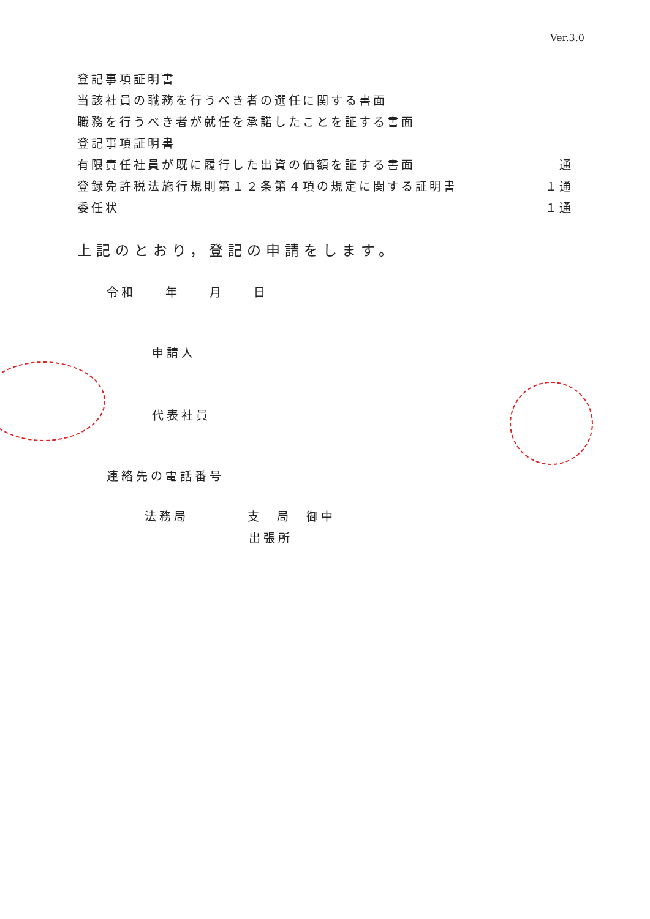Ver.3.0
登記事項証明書
当該社員の職務を行うべき者の選任に関する書面
職務を行うべき者が就任を承諾したことを証する書面
登記事項証明書
有限責任社員が既に履行した出資の価額を証する書面 通
登録免許税法施行規則第１２条第４項の規定に関する証明書 １通
委任状 １通
上記のとおり，登記の申請をします。
令和　　年　　月　　日
申請人
代表社員
連絡先の電話番号
法務局　　　　支　局　御中
出張所